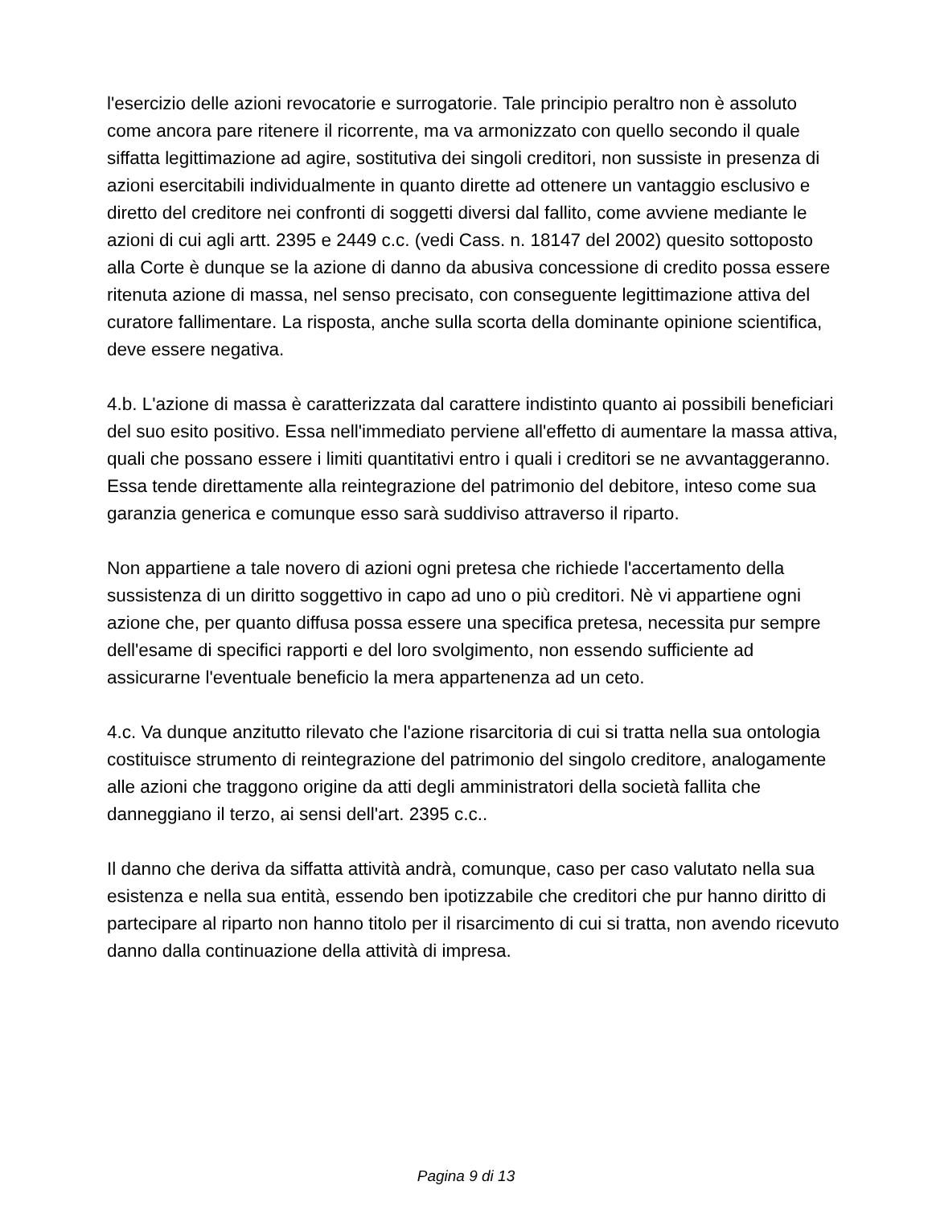l'esercizio delle azioni revocatorie e surrogatorie. Tale principio peraltro non è assoluto come ancora pare ritenere il ricorrente, ma va armonizzato con quello secondo il quale siffatta legittimazione ad agire, sostitutiva dei singoli creditori, non sussiste in presenza di azioni esercitabili individualmente in quanto dirette ad ottenere un vantaggio esclusivo e diretto del creditore nei confronti di soggetti diversi dal fallito, come avviene mediante le azioni di cui agli artt. 2395 e 2449 c.c. (vedi Cass. n. 18147 del 2002) quesito sottoposto alla Corte è dunque se la azione di danno da abusiva concessione di credito possa essere ritenuta azione di massa, nel senso precisato, con conseguente legittimazione attiva del curatore fallimentare. La risposta, anche sulla scorta della dominante opinione scientifica, deve essere negativa.
4.b. L'azione di massa è caratterizzata dal carattere indistinto quanto ai possibili beneficiari del suo esito positivo. Essa nell'immediato perviene all'effetto di aumentare la massa attiva, quali che possano essere i limiti quantitativi entro i quali i creditori se ne avvantaggeranno. Essa tende direttamente alla reintegrazione del patrimonio del debitore, inteso come sua garanzia generica e comunque esso sarà suddiviso attraverso il riparto.
Non appartiene a tale novero di azioni ogni pretesa che richiede l'accertamento della sussistenza di un diritto soggettivo in capo ad uno o più creditori. Nè vi appartiene ogni azione che, per quanto diffusa possa essere una specifica pretesa, necessita pur sempre dell'esame di specifici rapporti e del loro svolgimento, non essendo sufficiente ad assicurarne l'eventuale beneficio la mera appartenenza ad un ceto.
4.c. Va dunque anzitutto rilevato che l'azione risarcitoria di cui si tratta nella sua ontologia costituisce strumento di reintegrazione del patrimonio del singolo creditore, analogamente alle azioni che traggono origine da atti degli amministratori della società fallita che danneggiano il terzo, ai sensi dell'art. 2395 c.c..
Il danno che deriva da siffatta attività andrà, comunque, caso per caso valutato nella sua esistenza e nella sua entità, essendo ben ipotizzabile che creditori che pur hanno diritto di partecipare al riparto non hanno titolo per il risarcimento di cui si tratta, non avendo ricevuto danno dalla continuazione della attività di impresa.
Pagina 9 di 13